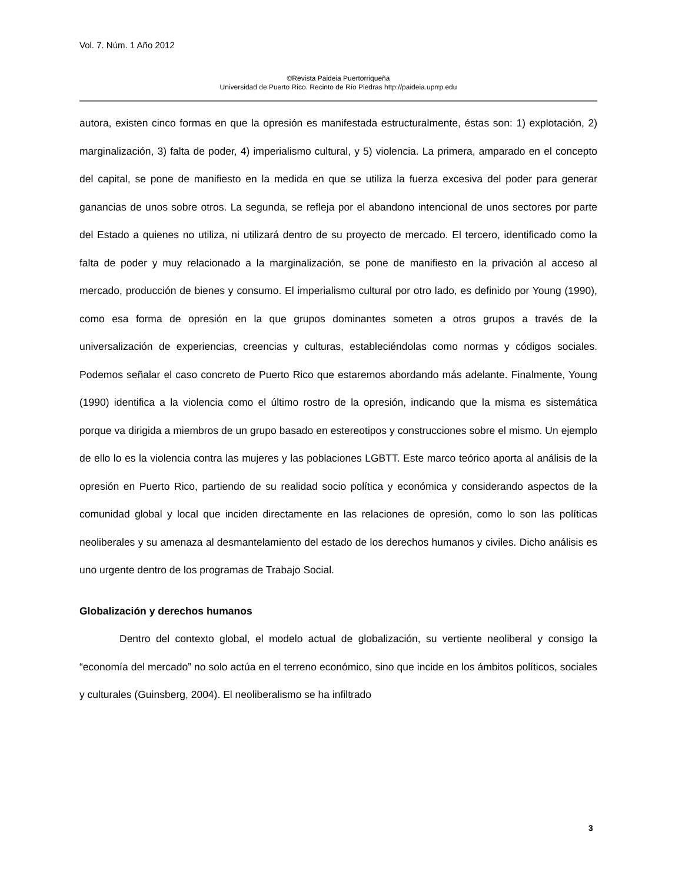Vol. 7. Núm. 1 Año 2012
©Revista Paideia Puertorriqueña
Universidad de Puerto Rico. Recinto de Río Piedras http://paideia.uprrp.edu
autora, existen cinco formas en que la opresión es manifestada estructuralmente, éstas son: 1) explotación, 2) marginalización, 3) falta de poder, 4) imperialismo cultural, y 5) violencia. La primera, amparado en el concepto del capital, se pone de manifiesto en la medida en que se utiliza la fuerza excesiva del poder para generar ganancias de unos sobre otros. La segunda, se refleja por el abandono intencional de unos sectores por parte del Estado a quienes no utiliza, ni utilizará dentro de su proyecto de mercado. El tercero, identificado como la falta de poder y muy relacionado a la marginalización, se pone de manifiesto en la privación al acceso al mercado, producción de bienes y consumo. El imperialismo cultural por otro lado, es definido por Young (1990), como esa forma de opresión en la que grupos dominantes someten a otros grupos a través de la universalización de experiencias, creencias y culturas, estableciéndolas como normas y códigos sociales. Podemos señalar el caso concreto de Puerto Rico que estaremos abordando más adelante. Finalmente, Young (1990) identifica a la violencia como el último rostro de la opresión, indicando que la misma es sistemática porque va dirigida a miembros de un grupo basado en estereotipos y construcciones sobre el mismo. Un ejemplo de ello lo es la violencia contra las mujeres y las poblaciones LGBTT. Este marco teórico aporta al análisis de la opresión en Puerto Rico, partiendo de su realidad socio política y económica y considerando aspectos de la comunidad global y local que inciden directamente en las relaciones de opresión, como lo son las políticas neoliberales y su amenaza al desmantelamiento del estado de los derechos humanos y civiles. Dicho análisis es uno urgente dentro de los programas de Trabajo Social.
Globalización y derechos humanos
Dentro del contexto global, el modelo actual de globalización, su vertiente neoliberal y consigo la “economía del mercado” no solo actúa en el terreno económico, sino que incide en los ámbitos políticos, sociales y culturales (Guinsberg, 2004). El neoliberalismo se ha infiltrado
3